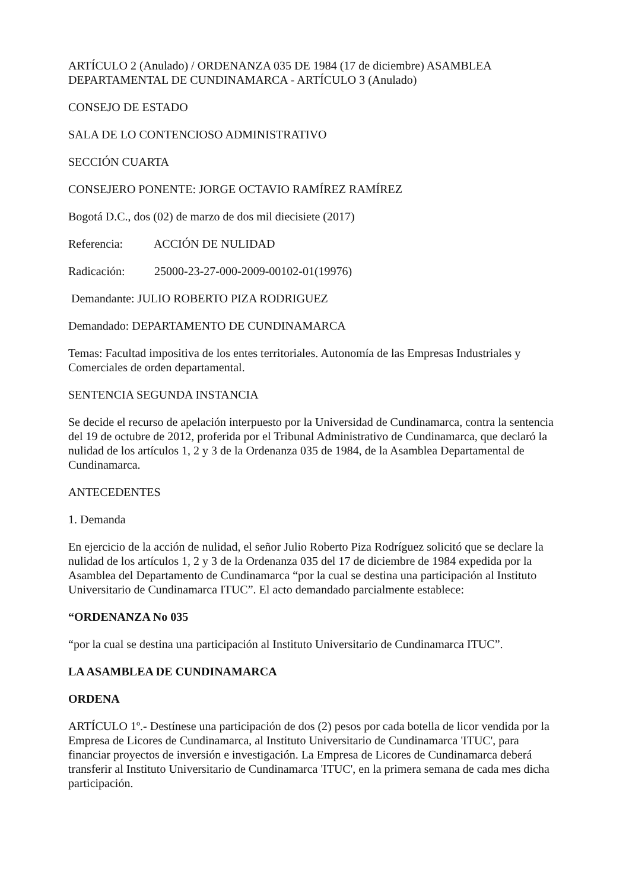ARTÍCULO 2 (Anulado) / ORDENANZA 035 DE 1984 (17 de diciembre) ASAMBLEA DEPARTAMENTAL DE CUNDINAMARCA - ARTÍCULO 3 (Anulado)
CONSEJO DE ESTADO
SALA DE LO CONTENCIOSO ADMINISTRATIVO
SECCIÓN CUARTA
CONSEJERO PONENTE: JORGE OCTAVIO RAMÍREZ RAMÍREZ
Bogotá D.C., dos (02) de marzo de dos mil diecisiete (2017)
Referencia: ACCIÓN DE NULIDAD
Radicación: 25000-23-27-000-2009-00102-01(19976)
Demandante: JULIO ROBERTO PIZA RODRIGUEZ
Demandado: DEPARTAMENTO DE CUNDINAMARCA
Temas: Facultad impositiva de los entes territoriales. Autonomía de las Empresas Industriales y Comerciales de orden departamental.
SENTENCIA SEGUNDA INSTANCIA
Se decide el recurso de apelación interpuesto por la Universidad de Cundinamarca, contra la sentencia del 19 de octubre de 2012, proferida por el Tribunal Administrativo de Cundinamarca, que declaró la nulidad de los artículos 1, 2 y 3 de la Ordenanza 035 de 1984, de la Asamblea Departamental de Cundinamarca.
ANTECEDENTES
1. Demanda
En ejercicio de la acción de nulidad, el señor Julio Roberto Piza Rodríguez solicitó que se declare la nulidad de los artículos 1, 2 y 3 de la Ordenanza 035 del 17 de diciembre de 1984 expedida por la Asamblea del Departamento de Cundinamarca “por la cual se destina una participación al Instituto Universitario de Cundinamarca ITUC”. El acto demandado parcialmente establece:
“ORDENANZA No 035
“por la cual se destina una participación al Instituto Universitario de Cundinamarca ITUC”.
LA ASAMBLEA DE CUNDINAMARCA
ORDENA
ARTÍCULO 1º.- Destínese una participación de dos (2) pesos por cada botella de licor vendida por la Empresa de Licores de Cundinamarca, al Instituto Universitario de Cundinamarca 'ITUC', para financiar proyectos de inversión e investigación. La Empresa de Licores de Cundinamarca deberá transferir al Instituto Universitario de Cundinamarca 'ITUC', en la primera semana de cada mes dicha participación.